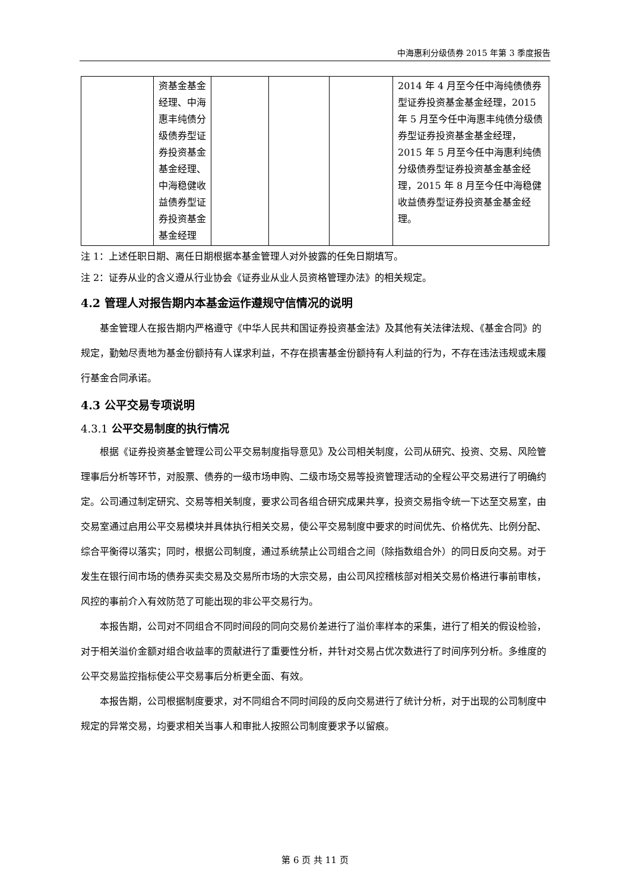中海惠利分级债券 2015 年第 3 季度报告
| | 资基金基金经理、中海惠丰纯债分级债券型证券投资基金基金经理、中海稳健收益债券型证券投资基金基金经理 | | | | 2014 年 4 月至今任中海纯债债券型证券投资基金基金经理，2015 年 5 月至今任中海惠丰纯债分级债券型证券投资基金基金经理，2015 年 5 月至今任中海惠利纯债分级债券型证券投资基金基金经理，2015 年 8 月至今任中海稳健收益债券型证券投资基金基金经理。 |
注 1：上述任职日期、离任日期根据本基金管理人对外披露的任免日期填写。
注 2：证券从业的含义遵从行业协会《证券业从业人员资格管理办法》的相关规定。
4.2 管理人对报告期内本基金运作遵规守信情况的说明
基金管理人在报告期内严格遵守《中华人民共和国证券投资基金法》及其他有关法律法规、《基金合同》的规定，勤勉尽责地为基金份额持有人谋求利益，不存在损害基金份额持有人利益的行为，不存在违法违规或未履行基金合同承诺。
4.3 公平交易专项说明
4.3.1 公平交易制度的执行情况
根据《证券投资基金管理公司公平交易制度指导意见》及公司相关制度，公司从研究、投资、交易、风险管理事后分析等环节，对股票、债券的一级市场申购、二级市场交易等投资管理活动的全程公平交易进行了明确约定。公司通过制定研究、交易等相关制度，要求公司各组合研究成果共享，投资交易指令统一下达至交易室，由交易室通过启用公平交易模块并具体执行相关交易，使公平交易制度中要求的时间优先、价格优先、比例分配、综合平衡得以落实；同时，根据公司制度，通过系统禁止公司组合之间（除指数组合外）的同日反向交易。对于发生在银行间市场的债券买卖交易及交易所市场的大宗交易，由公司风控稽核部对相关交易价格进行事前审核，风控的事前介入有效防范了可能出现的非公平交易行为。
本报告期，公司对不同组合不同时间段的同向交易价差进行了溢价率样本的采集，进行了相关的假设检验，对于相关溢价金额对组合收益率的贡献进行了重要性分析，并针对交易占优次数进行了时间序列分析。多维度的公平交易监控指标使公平交易事后分析更全面、有效。
本报告期，公司根据制度要求，对不同组合不同时间段的反向交易进行了统计分析，对于出现的公司制度中规定的异常交易，均要求相关当事人和审批人按照公司制度要求予以留痕。
第 6 页 共 11 页